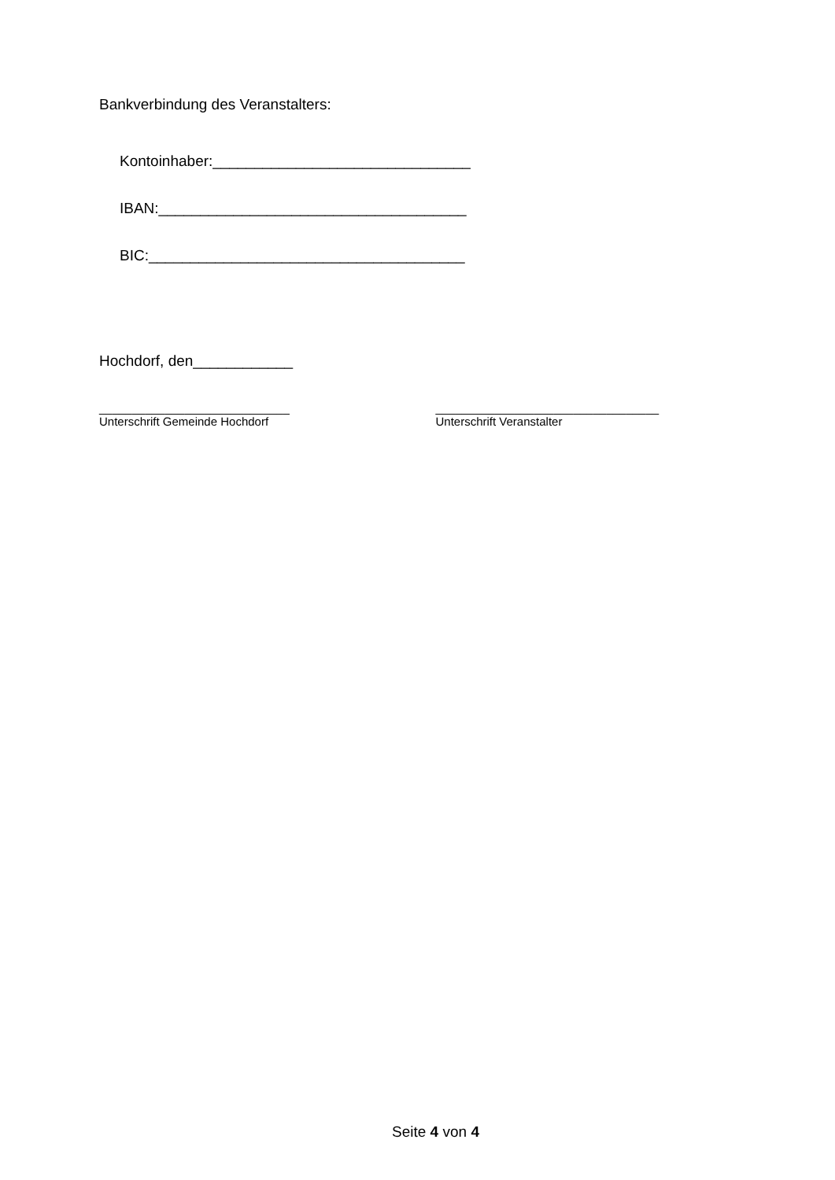Bankverbindung des Veranstalters:
Kontoinhaber:_______________________________
IBAN:_____________________________________
BIC:______________________________________
Hochdorf, den____________
_____________________________
Unterschrift Gemeinde Hochdorf
__________________________________
Unterschrift Veranstalter
Seite 4 von 4